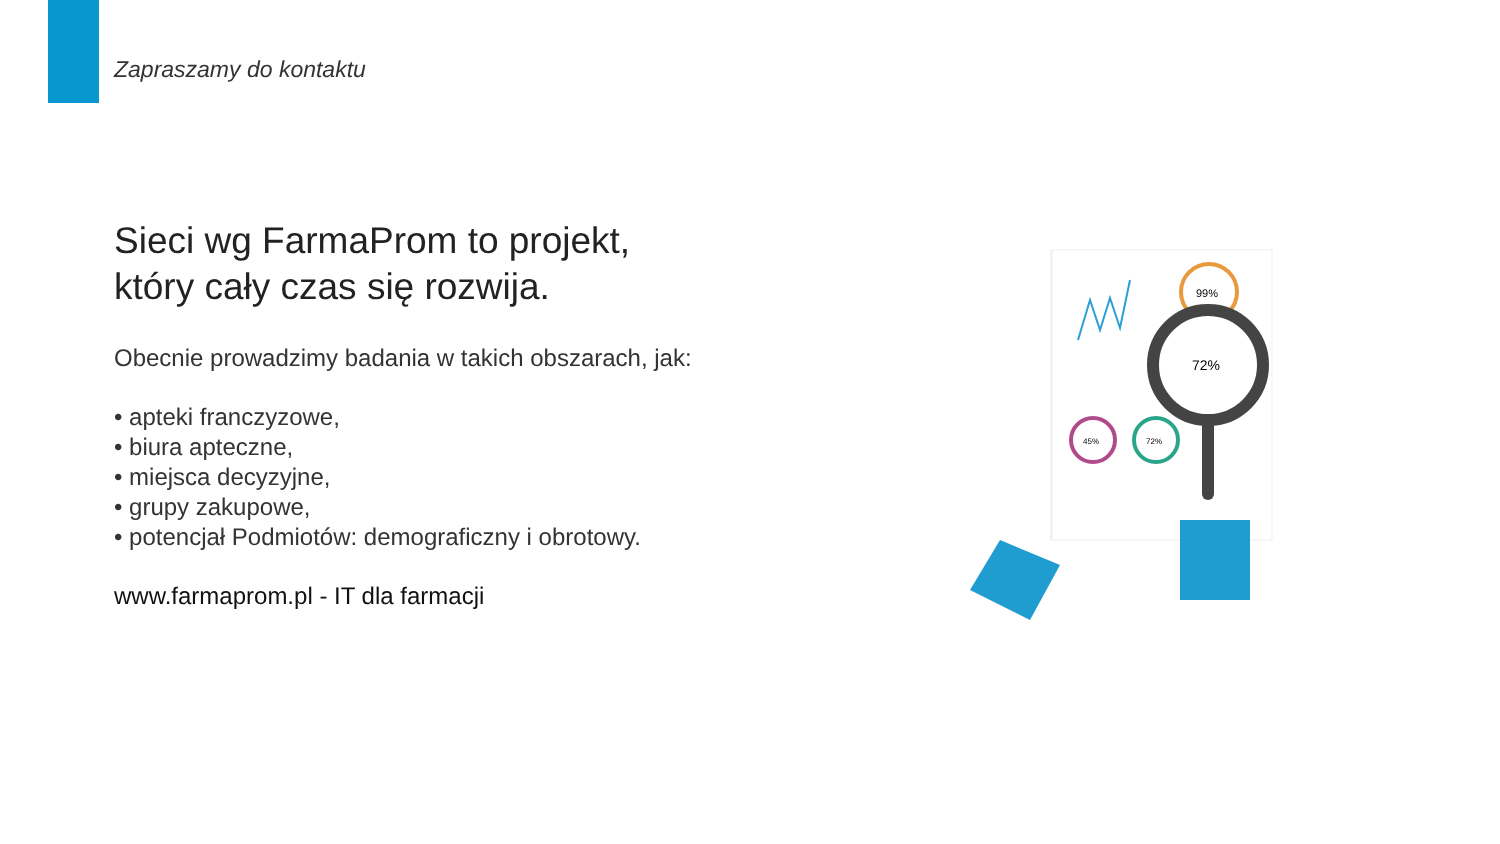Zapraszamy do kontaktu
Sieci wg FarmaProm to projekt,
który cały czas się rozwija.
Obecnie prowadzimy badania w takich obszarach, jak:
• apteki franczyzowe,
• biura apteczne,
• miejsca decyzyjne,
• grupy zakupowe,
• potencjał Podmiotów: demograficzny i obrotowy.
www.farmaprom.pl - IT dla farmacji
99%
45%
72%
72%